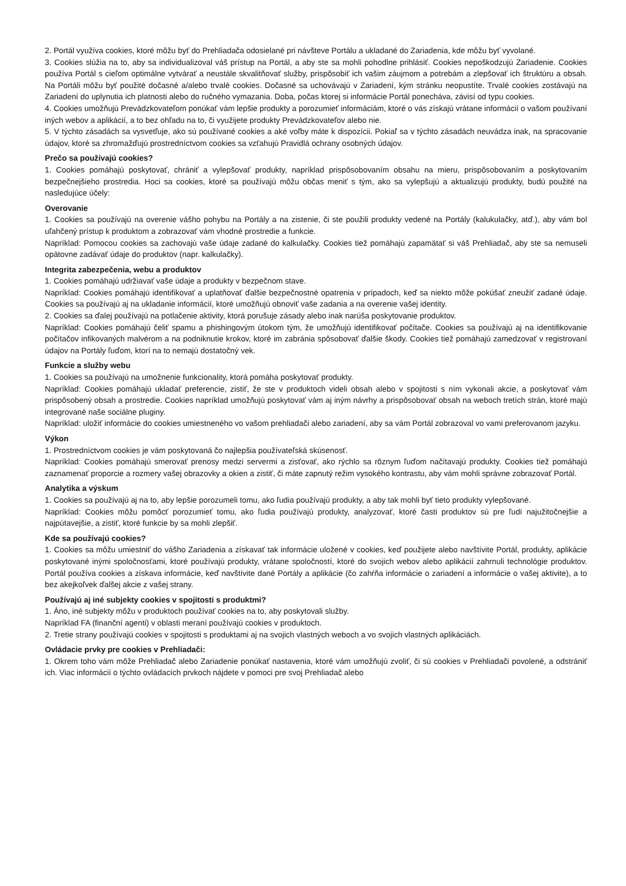2. Portál využíva cookies, ktoré môžu byť do Prehliadača odosielané pri návšteve Portálu a ukladané do Zariadenia, kde môžu byť vyvolané.
3. Cookies slúžia na to, aby sa individualizoval váš prístup na Portál, a aby ste sa mohli pohodlne prihlásiť. Cookies nepoškodzujú Zariadenie. Cookies používa Portál s cieľom optimálne vytvárať a neustále skvalitňovať služby, prispôsobiť ich vašim záujmom a potrebám a zlepšovať ich štruktúru a obsah. Na Portáli môžu byť použité dočasné a/alebo trvalé cookies. Dočasné sa uchovávajú v Zariadení, kým stránku neopustíte. Trvalé cookies zostávajú na Zariadení do uplynutia ich platnosti alebo do ručného vymazania. Doba, počas ktorej si informácie Portál ponecháva, závisí od typu cookies.
4. Cookies umožňujú Prevádzkovateľom ponúkať vám lepšie produkty a porozumieť informáciám, ktoré o vás získajú vrátane informácií o vašom používaní iných webov a aplikácií, a to bez ohľadu na to, či využijete produkty Prevádzkovateľov alebo nie.
5. V týchto zásadách sa vysvetľuje, ako sú používané cookies a aké voľby máte k dispozícii. Pokiaľ sa v týchto zásadách neuvádza inak, na spracovanie údajov, ktoré sa zhromažďujú prostredníctvom cookies sa vzťahujú Pravidlá ochrany osobných údajov.
Prečo sa používajú cookies?
1. Cookies pomáhajú poskytovať, chrániť a vylepšovať produkty, napríklad prispôsobovaním obsahu na mieru, prispôsobovaním a poskytovaním bezpečnejšieho prostredia. Hoci sa cookies, ktoré sa používajú môžu občas meniť s tým, ako sa vylepšujú a aktualizujú produkty, budú použité na nasledujúce účely:
Overovanie
1. Cookies sa používajú na overenie vášho pohybu na Portály a na zistenie, či ste použili produkty vedené na Portály (kalukulačky, atď.), aby vám bol uľahčený prístup k produktom a zobrazovať vám vhodné prostredie a funkcie.
Napríklad: Pomocou cookies sa zachovajú vaše údaje zadané do kalkulačky. Cookies tiež pomáhajú zapamätať si váš Prehliadač, aby ste sa nemuseli opätovne zadávať údaje do produktov (napr. kalkulačky).
Integrita zabezpečenia, webu a produktov
1. Cookies pomáhajú udržiavať vaše údaje a produkty v bezpečnom stave.
Napríklad: Cookies pomáhajú identifikovať a uplatňovať ďalšie bezpečnostné opatrenia v prípadoch, keď sa niekto môže pokúšať zneužiť zadané údaje. Cookies sa používajú aj na ukladanie informácií, ktoré umožňujú obnoviť vaše zadania a na overenie vašej identity.
2. Cookies sa ďalej používajú na potlačenie aktivity, ktorá porušuje zásady alebo inak narúša poskytovanie produktov.
Napríklad: Cookies pomáhajú čeliť spamu a phishingovým útokom tým, že umožňujú identifikovať počítače. Cookies sa používajú aj na identifikovanie počítačov infikovaných malvérom a na podniknutie krokov, ktoré im zabránia spôsobovať ďalšie škody. Cookies tiež pomáhajú zamedzovať v registrovaní údajov na Portály ľuďom, ktorí na to nemajú dostatočný vek.
Funkcie a služby webu
1. Cookies sa používajú na umožnenie funkcionality, ktorá pomáha poskytovať produkty.
Napríklad: Cookies pomáhajú ukladať preferencie, zistiť, že ste v produktoch videli obsah alebo v spojitosti s ním vykonali akcie, a poskytovať vám prispôsobený obsah a prostredie. Cookies napríklad umožňujú poskytovať vám aj iným návrhy a prispôsobovať obsah na weboch tretích strán, ktoré majú integrované naše sociálne pluginy.
Napríklad: uložiť informácie do cookies umiestneného vo vašom prehliadači alebo zariadení, aby sa vám Portál zobrazoval vo vami preferovanom jazyku.
Výkon
1. Prostredníctvom cookies je vám poskytovaná čo najlepšia používateľská skúsenosť.
Napríklad: Cookies pomáhajú smerovať prenosy medzi servermi a zisťovať, ako rýchlo sa rôznym ľuďom načítavajú produkty. Cookies tiež pomáhajú zaznamenať proporcie a rozmery vašej obrazovky a okien a zistiť, či máte zapnutý režim vysokého kontrastu, aby vám mohli správne zobrazovať Portál.
Analytika a výskum
1. Cookies sa používajú aj na to, aby lepšie porozumeli tomu, ako ľudia používajú produkty, a aby tak mohli byť tieto produkty vylepšované.
Napríklad: Cookies môžu pomôcť porozumieť tomu, ako ľudia používajú produkty, analyzovať, ktoré časti produktov sú pre ľudí najužitočnejšie a najpútavejšie, a zistiť, ktoré funkcie by sa mohli zlepšiť.
Kde sa používajú cookies?
1. Cookies sa môžu umiestniť do vášho Zariadenia a získavať tak informácie uložené v cookies, keď použijete alebo navštívite Portál, produkty, aplikácie poskytované inými spoločnosťami, ktoré používajú produkty, vrátane spoločností, ktoré do svojich webov alebo aplikácií zahrnuli technológie produktov. Portál používa cookies a získava informácie, keď navštívite dané Portály a aplikácie (čo zahŕňa informácie o zariadení a informácie o vašej aktivite), a to bez akejkoľvek ďalšej akcie z vašej strany.
Používajú aj iné subjekty cookies v spojitosti s produktmi?
1. Áno, iné subjekty môžu v produktoch používať cookies na to, aby poskytovali služby.
Napríklad FA (finanční agenti) v oblasti meraní používajú cookies v produktoch.
2. Tretie strany používajú cookies v spojitosti s produktami aj na svojich vlastných weboch a vo svojich vlastných aplikáciách.
Ovládacie prvky pre cookies v Prehliadači:
1. Okrem toho vám môže Prehliadač alebo Zariadenie ponúkať nastavenia, ktoré vám umožňujú zvoliť, či sú cookies v Prehliadači povolené, a odstrániť ich. Viac informácií o týchto ovládacích prvkoch nájdete v pomoci pre svoj Prehliadač alebo